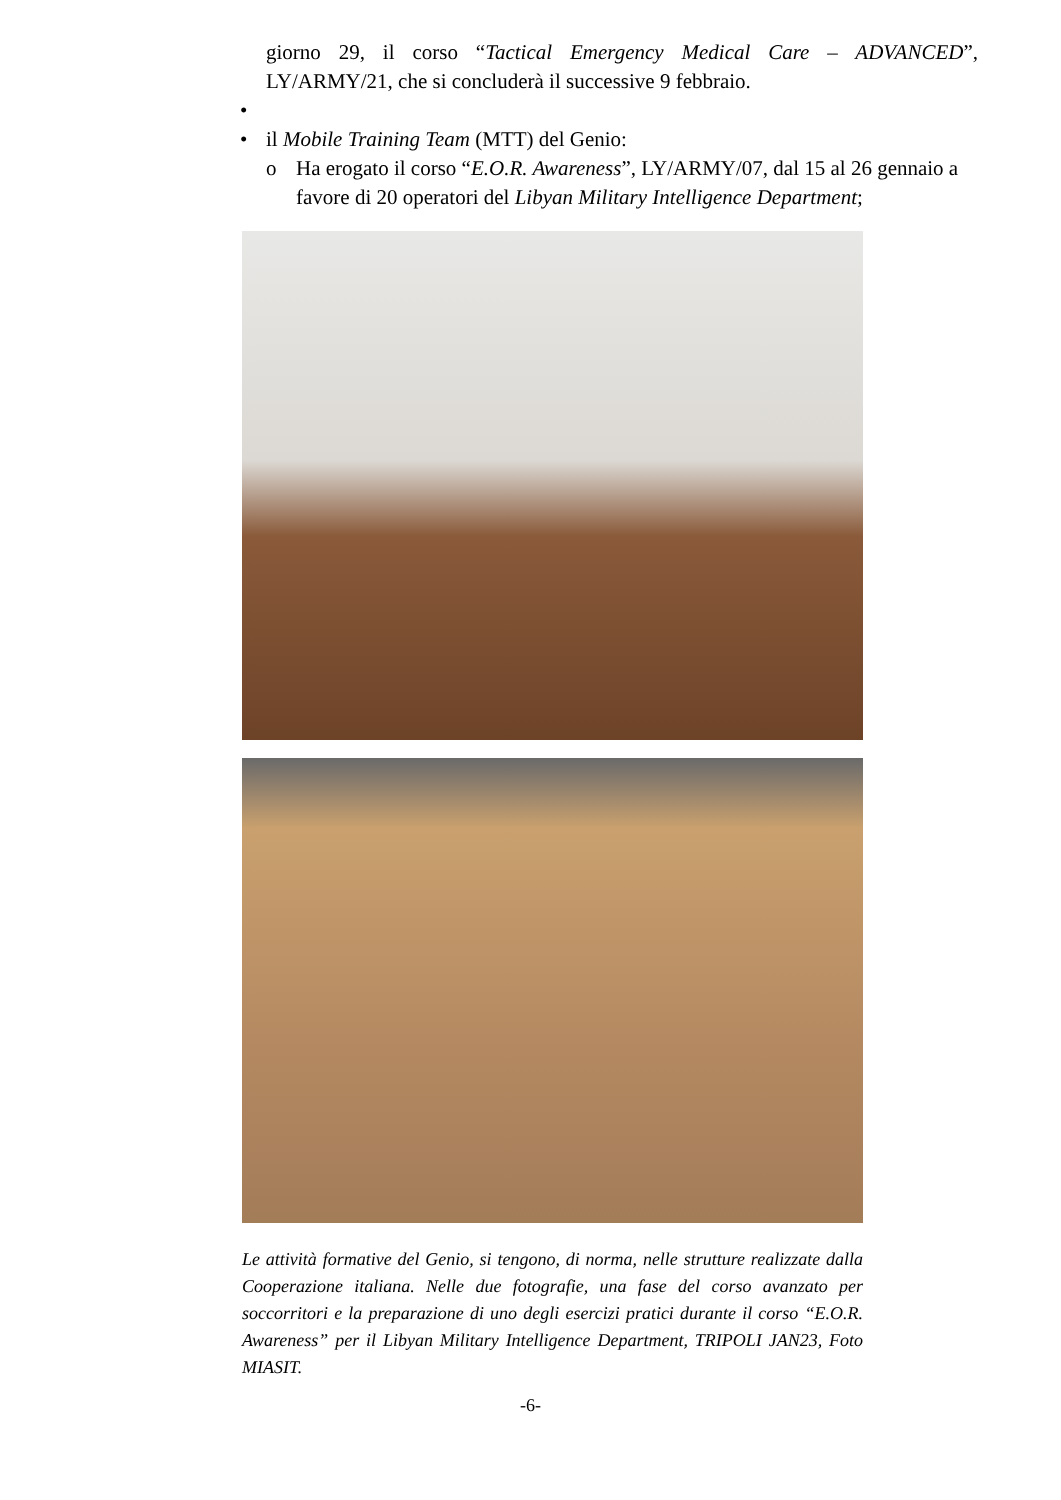giorno 29, il corso “Tactical Emergency Medical Care – ADVANCED”, LY/ARMY/21, che si concluderà il successive 9 febbraio.
•
• il Mobile Training Team (MTT) del Genio:
o Ha erogato il corso “E.O.R. Awareness”, LY/ARMY/07, dal 15 al 26 gennaio a favore di 20 operatori del Libyan Military Intelligence Department;
Le attività formative del Genio, si tengono, di norma, nelle strutture realizzate dalla Cooperazione italiana. Nelle due fotografie, una fase del corso avanzato per soccorritori e la preparazione di uno degli esercizi pratici durante il corso “E.O.R. Awareness” per il Libyan Military Intelligence Department, TRIPOLI JAN23, Foto MIASIT.
-6-